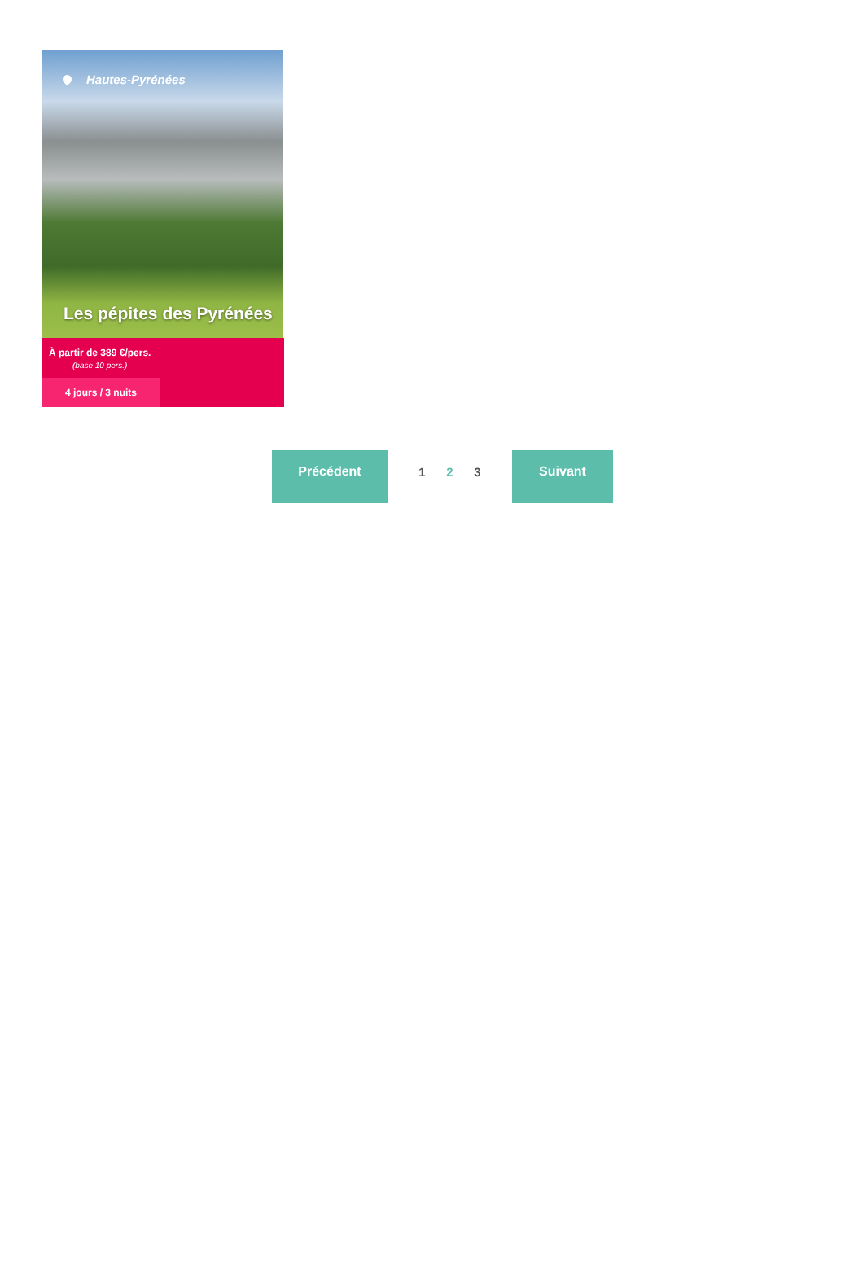Hautes-Pyrénées
Les pépites des Pyrénées
À partir de 389 €/pers.
(base 10 pers.)
4 jours / 3 nuits
Précédent
1 2 3
Suivant